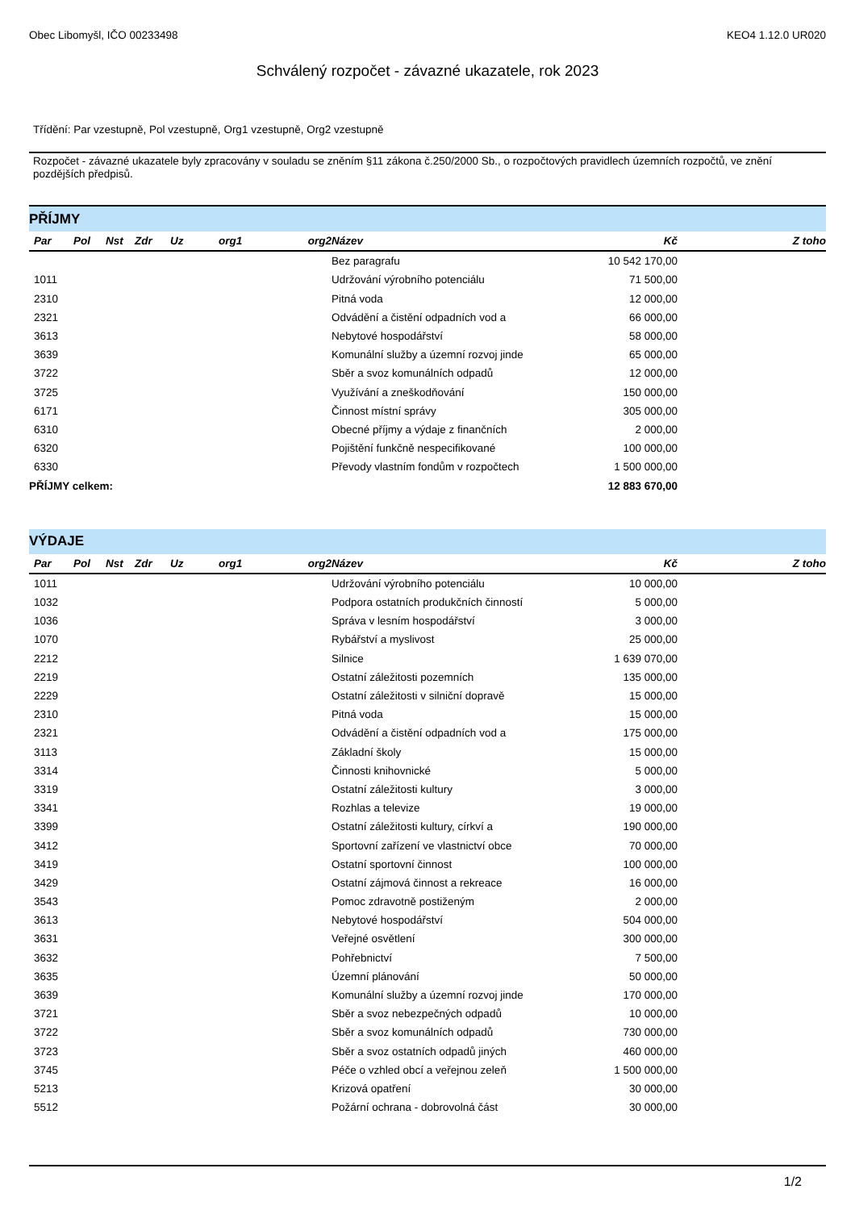Obec Libomyšl, IČO 00233498 KEO4 1.12.0 UR020
Schválený rozpočet - závazné ukazatele, rok 2023
Třídění: Par vzestupně, Pol vzestupně, Org1 vzestupně, Org2 vzestupně
Rozpočet - závazné ukazatele byly zpracovány v souladu se zněním §11 zákona č.250/2000 Sb., o rozpočtových pravidlech územních rozpočtů, ve znění pozdějších předpisů.
| PŘÍJMY | | | | | | | | | |
| Par | Pol | Nst | Zdr | Uz | org1 | org2 | Název | Kč | Z toho |
| | | | | | | | Bez paragrafu | 10 542 170,00 | |
| 1011 | | | | | | | Udržování výrobního potenciálu | 71 500,00 | |
| 2310 | | | | | | | Pitná voda | 12 000,00 | |
| 2321 | | | | | | | Odvádění a čistění odpadních vod a | 66 000,00 | |
| 3613 | | | | | | | Nebytové hospodářství | 58 000,00 | |
| 3639 | | | | | | | Komunální služby a územní rozvoj jinde | 65 000,00 | |
| 3722 | | | | | | | Sběr a svoz komunálních odpadů | 12 000,00 | |
| 3725 | | | | | | | Využívání a zneškodňování | 150 000,00 | |
| 6171 | | | | | | | Činnost místní správy | 305 000,00 | |
| 6310 | | | | | | | Obecné příjmy a výdaje z finančních | 2 000,00 | |
| 6320 | | | | | | | Pojištění funkčně nespecifikované | 100 000,00 | |
| 6330 | | | | | | | Převody vlastním fondům v rozpočtech | 1 500 000,00 | |
| PŘÍJMY celkem: | | | | | | | | 12 883 670,00 | |
| VÝDAJE | | | | | | | | | |
| Par | Pol | Nst | Zdr | Uz | org1 | org2 | Název | Kč | Z toho |
| 1011 | | | | | | | Udržování výrobního potenciálu | 10 000,00 | |
| 1032 | | | | | | | Podpora ostatních produkčních činností | 5 000,00 | |
| 1036 | | | | | | | Správa v lesním hospodářství | 3 000,00 | |
| 1070 | | | | | | | Rybářství a myslivost | 25 000,00 | |
| 2212 | | | | | | | Silnice | 1 639 070,00 | |
| 2219 | | | | | | | Ostatní záležitosti pozemních | 135 000,00 | |
| 2229 | | | | | | | Ostatní záležitosti v silniční dopravě | 15 000,00 | |
| 2310 | | | | | | | Pitná voda | 15 000,00 | |
| 2321 | | | | | | | Odvádění a čistění odpadních vod a | 175 000,00 | |
| 3113 | | | | | | | Základní školy | 15 000,00 | |
| 3314 | | | | | | | Činnosti knihovnické | 5 000,00 | |
| 3319 | | | | | | | Ostatní záležitosti kultury | 3 000,00 | |
| 3341 | | | | | | | Rozhlas a televize | 19 000,00 | |
| 3399 | | | | | | | Ostatní záležitosti kultury, církví a | 190 000,00 | |
| 3412 | | | | | | | Sportovní zařízení ve vlastnictví obce | 70 000,00 | |
| 3419 | | | | | | | Ostatní sportovní činnost | 100 000,00 | |
| 3429 | | | | | | | Ostatní zájmová činnost a rekreace | 16 000,00 | |
| 3543 | | | | | | | Pomoc zdravotně postiženým | 2 000,00 | |
| 3613 | | | | | | | Nebytové hospodářství | 504 000,00 | |
| 3631 | | | | | | | Veřejné osvětlení | 300 000,00 | |
| 3632 | | | | | | | Pohřebnictví | 7 500,00 | |
| 3635 | | | | | | | Územní plánování | 50 000,00 | |
| 3639 | | | | | | | Komunální služby a územní rozvoj jinde | 170 000,00 | |
| 3721 | | | | | | | Sběr a svoz nebezpečných odpadů | 10 000,00 | |
| 3722 | | | | | | | Sběr a svoz komunálních odpadů | 730 000,00 | |
| 3723 | | | | | | | Sběr a svoz ostatních odpadů jiných | 460 000,00 | |
| 3745 | | | | | | | Péče o vzhled obcí a veřejnou zeleň | 1 500 000,00 | |
| 5213 | | | | | | | Krizová opatření | 30 000,00 | |
| 5512 | | | | | | | Požární ochrana - dobrovolná část | 30 000,00 | |
1/2